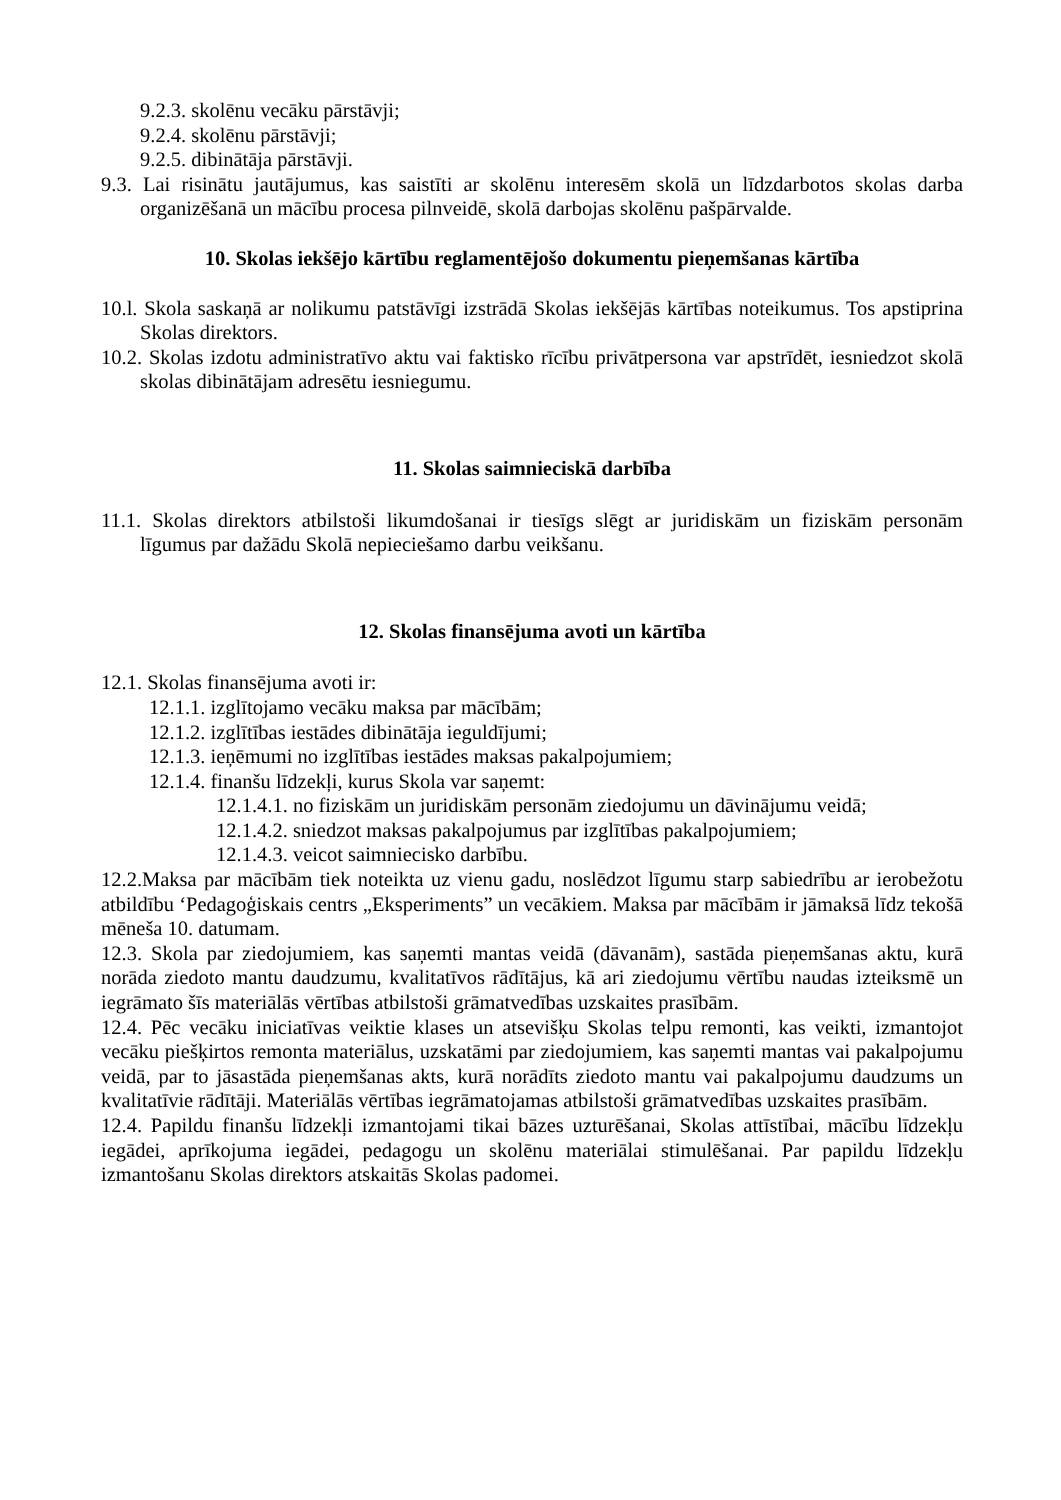9.2.3. skolēnu vecāku pārstāvji;
9.2.4. skolēnu pārstāvji;
9.2.5. dibinātāja pārstāvji.
9.3. Lai risinātu jautājumus, kas saistīti ar skolēnu interesēm skolā un līdzdarbotos skolas darba organizēšanā un mācību procesa pilnveidē, skolā darbojas skolēnu pašpārvalde.
10. Skolas iekšējo kārtību reglamentējošo dokumentu pieņemšanas kārtība
10.l. Skola saskaņā ar nolikumu patstāvīgi izstrādā Skolas iekšējās kārtības noteikumus. Tos apstiprina Skolas direktors.
10.2. Skolas izdotu administratīvo aktu vai faktisko rīcību privātpersona var apstrīdēt, iesniedzot skolā skolas dibinātājam adresētu iesniegumu.
11. Skolas saimnieciskā darbība
11.1. Skolas direktors atbilstoši likumdošanai ir tiesīgs slēgt ar juridiskām un fiziskām personām līgumus par dažādu Skolā nepieciešamo darbu veikšanu.
12. Skolas finansējuma avoti un kārtība
12.1. Skolas finansējuma avoti ir:
12.1.1. izglītojamo vecāku maksa par mācībām;
12.1.2. izglītības iestādes dibinātāja ieguldījumi;
12.1.3. ieņēmumi no izglītības iestādes maksas pakalpojumiem;
12.1.4. finanšu līdzekļi, kurus Skola var saņemt:
12.1.4.1. no fiziskām un juridiskām personām ziedojumu un dāvinājumu veidā;
12.1.4.2. sniedzot maksas pakalpojumus par izglītības pakalpojumiem;
12.1.4.3. veicot saimniecisko darbību.
12.2.Maksa par mācībām tiek noteikta uz vienu gadu, noslēdzot līgumu starp sabiedrību ar ierobežotu atbildību ‘Pedagoģiskais centrs „Eksperiments” un vecākiem. Maksa par mācībām ir jāmaksā līdz tekošā mēneša 10. datumam.
12.3. Skola par ziedojumiem, kas saņemti mantas veidā (dāvanām), sastāda pieņemšanas aktu, kurā norāda ziedoto mantu daudzumu, kvalitatīvos rādītājus, kā ari ziedojumu vērtību naudas izteiksmē un iegrāmato šīs materiālās vērtības atbilstoši grāmatvedības uzskaites prasībām.
12.4. Pēc vecāku iniciatīvas veiktie klases un atsevišķu Skolas telpu remonti, kas veikti, izmantojot vecāku piešķirtos remonta materiālus, uzskatāmi par ziedojumiem, kas saņemti mantas vai pakalpojumu veidā, par to jāsastāda pieņemšanas akts, kurā norādīts ziedoto mantu vai pakalpojumu daudzums un kvalitatīvie rādītāji. Materiālās vērtības iegrāmatojamas atbilstoši grāmatvedības uzskaites prasībām.
12.4. Papildu finanšu līdzekļi izmantojami tikai bāzes uzturēšanai, Skolas attīstībai, mācību līdzekļu iegādei, aprīkojuma iegādei, pedagogu un skolēnu materiālai stimulēšanai. Par papildu līdzekļu izmantošanu Skolas direktors atskaitās Skolas padomei.